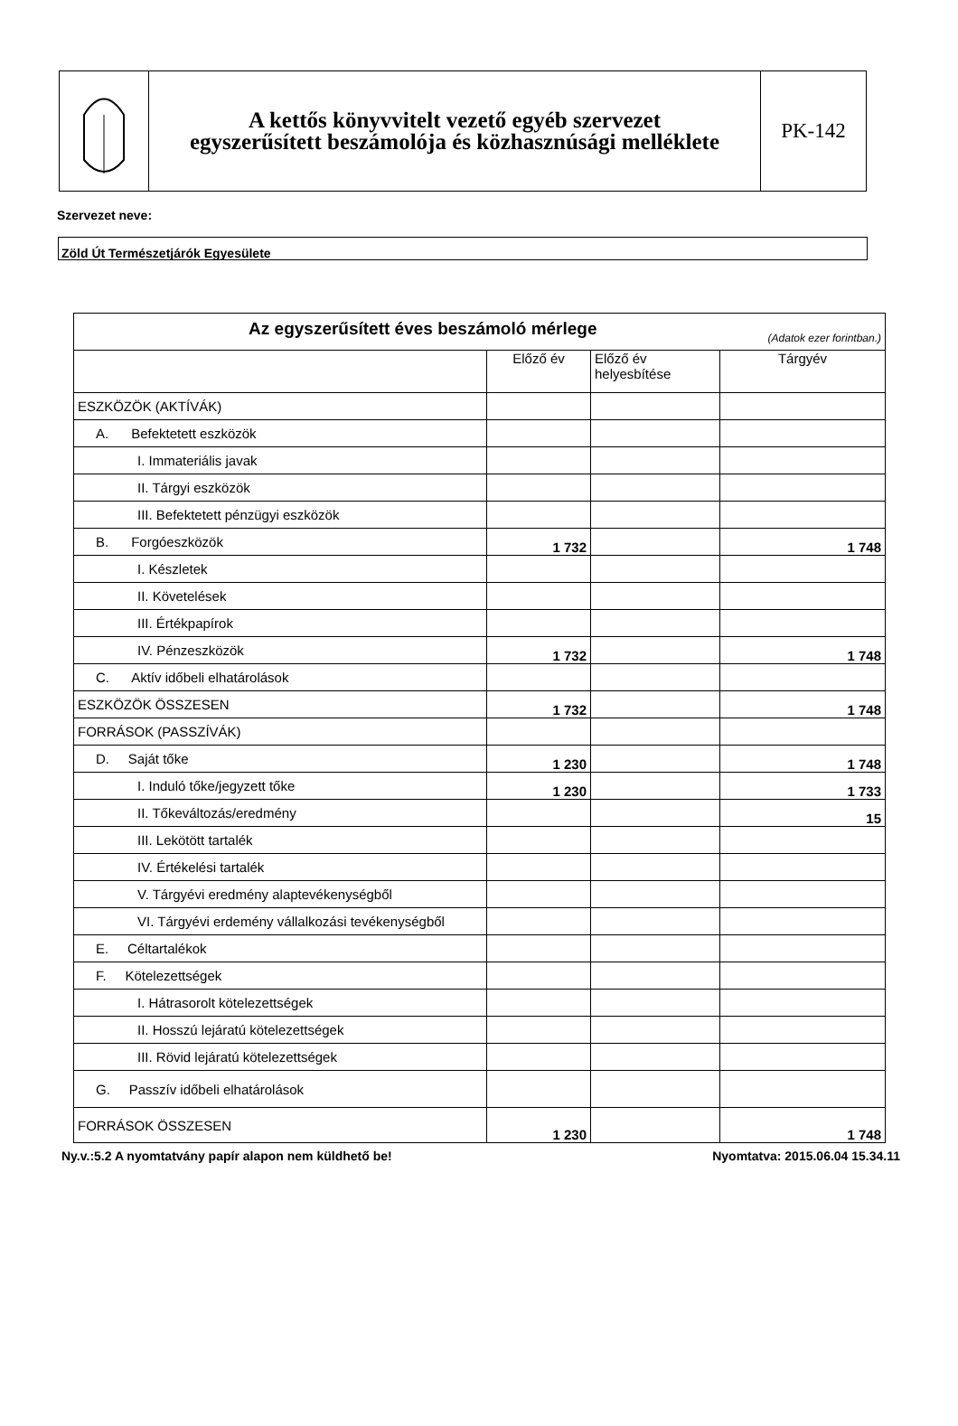A kettős könyvvitelt vezető egyéb szervezet
egyszerűsített beszámolója és közhasznúsági melléklete
PK-142
Szervezet neve:
Zöld Út Természetjárók Egyesülete
| Az egyszerűsített éves beszámoló mérlege (Adatok ezer forintban.) | | | |
| --- | --- | --- | --- |
| | Előző év | Előző év helyesbítése | Tárgyév |
| ESZKÖZÖK (AKTÍVÁK) | | | |
| A. Befektetett eszközök | | | |
| I. Immateriális javak | | | |
| II. Tárgyi eszközök | | | |
| III. Befektetett pénzügyi eszközök | | | |
| B. Forgóeszközök | 1 732 | | 1 748 |
| I. Készletek | | | |
| II. Követelések | | | |
| III. Értékpapírok | | | |
| IV. Pénzeszközök | 1 732 | | 1 748 |
| C. Aktív időbeli elhatárolások | | | |
| ESZKÖZÖK ÖSSZESEN | 1 732 | | 1 748 |
| FORRÁSOK (PASSZÍVÁK) | | | |
| D. Saját tőke | 1 230 | | 1 748 |
| I. Induló tőke/jegyzett tőke | 1 230 | | 1 733 |
| II. Tőkeváltozás/eredmény | | | 15 |
| III. Lekötött tartalék | | | |
| IV. Értékelési tartalék | | | |
| V. Tárgyévi eredmény alaptevékenységből | | | |
| VI. Tárgyévi erdemény vállalkozási tevékenységből | | | |
| E. Céltartalékok | | | |
| F. Kötelezettségek | | | |
| I. Hátrasorolt kötelezettségek | | | |
| II. Hosszú lejáratú kötelezettségek | | | |
| III. Rövid lejáratú kötelezettségek | | | |
| G. Passzív időbeli elhatárolások | | | |
| FORRÁSOK ÖSSZESEN | 1 230 | | 1 748 |
Ny.v.:5.2 A nyomtatvány papír alapon nem küldhető be! Nyomtatva: 2015.06.04 15.34.11